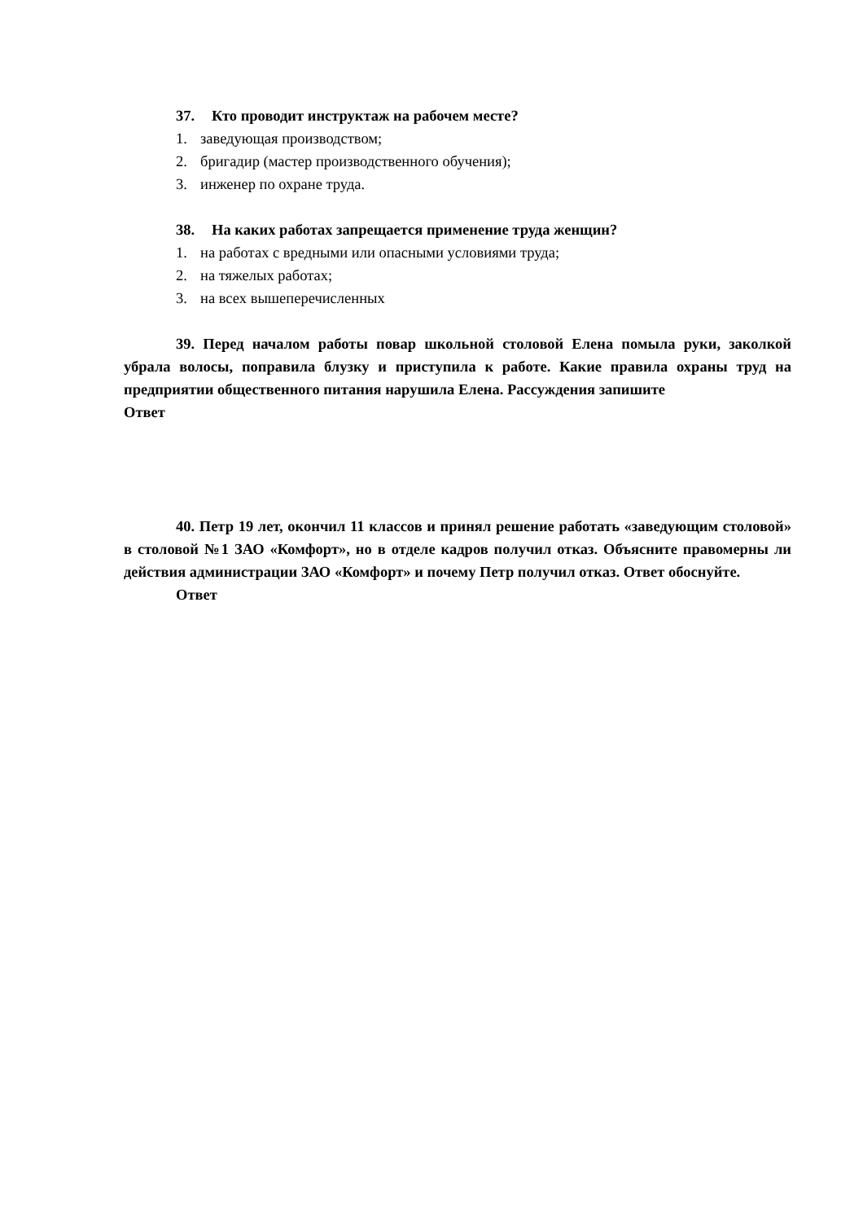37. Кто проводит инструктаж на рабочем месте?
1. заведующая производством;
2. бригадир (мастер производственного обучения);
3. инженер по охране труда.
38. На каких работах запрещается применение труда женщин?
1. на работах с вредными или опасными условиями труда;
2. на тяжелых работах;
3. на всех вышеперечисленных
39. Перед началом работы повар школьной столовой Елена помыла руки, заколкой убрала волосы, поправила блузку и приступила к работе. Какие правила охраны труд на предприятии общественного питания нарушила Елена. Рассуждения запишите
Ответ
40. Петр 19 лет, окончил 11 классов и принял решение работать «заведующим столовой» в столовой №1 ЗАО «Комфорт», но в отделе кадров получил отказ. Объясните правомерны ли действия администрации ЗАО «Комфорт» и почему Петр получил отказ. Ответ обоснуйте.
Ответ